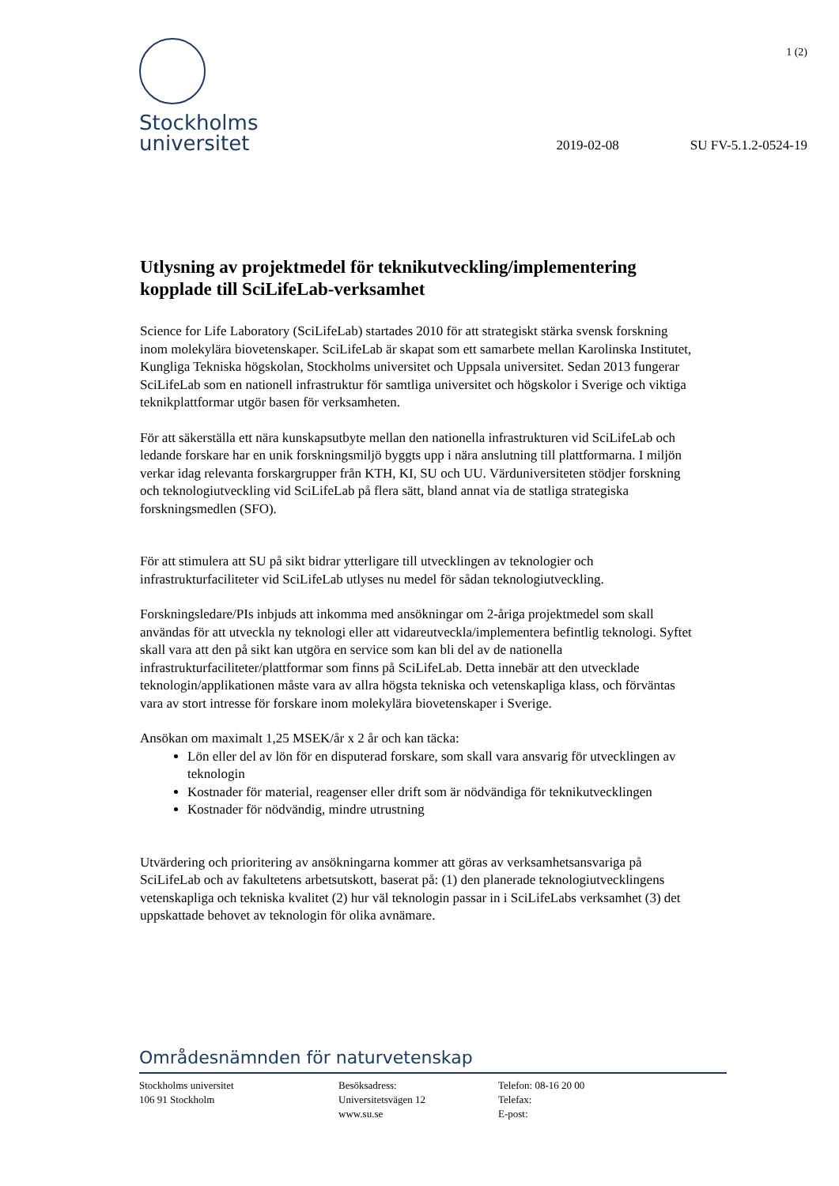1 (2)
Stockholms
universitet
2019-02-08 SU FV-5.1.2-0524-19
Utlysning av projektmedel för teknikutveckling/implementering kopplade till SciLifeLab-verksamhet
Science for Life Laboratory (SciLifeLab) startades 2010 för att strategiskt stärka svensk forskning inom molekylära biovetenskaper. SciLifeLab är skapat som ett samarbete mellan Karolinska Institutet, Kungliga Tekniska högskolan, Stockholms universitet och Uppsala universitet. Sedan 2013 fungerar SciLifeLab som en nationell infrastruktur för samtliga universitet och högskolor i Sverige och viktiga teknikplattformar utgör basen för verksamheten.
För att säkerställa ett nära kunskapsutbyte mellan den nationella infrastrukturen vid SciLifeLab och ledande forskare har en unik forskningsmiljö byggts upp i nära anslutning till plattformarna. I miljön verkar idag relevanta forskargrupper från KTH, KI, SU och UU. Värduniversiteten stödjer forskning och teknologiutveckling vid SciLifeLab på flera sätt, bland annat via de statliga strategiska forskningsmedlen (SFO).
För att stimulera att SU på sikt bidrar ytterligare till utvecklingen av teknologier och infrastrukturfaciliteter vid SciLifeLab utlyses nu medel för sådan teknologiutveckling.
Forskningsledare/PIs inbjuds att inkomma med ansökningar om 2-åriga projektmedel som skall användas för att utveckla ny teknologi eller att vidareutveckla/implementera befintlig teknologi. Syftet skall vara att den på sikt kan utgöra en service som kan bli del av de nationella infrastrukturfaciliteter/plattformar som finns på SciLifeLab. Detta innebär att den utvecklade teknologin/applikationen måste vara av allra högsta tekniska och vetenskapliga klass, och förväntas vara av stort intresse för forskare inom molekylära biovetenskaper i Sverige.
Ansökan om maximalt 1,25 MSEK/år x 2 år och kan täcka:
Lön eller del av lön för en disputerad forskare, som skall vara ansvarig för utvecklingen av teknologin
Kostnader för material, reagenser eller drift som är nödvändiga för teknikutvecklingen
Kostnader för nödvändig, mindre utrustning
Utvärdering och prioritering av ansökningarna kommer att göras av verksamhetsansvariga på SciLifeLab och av fakultetens arbetsutskott, baserat på: (1) den planerade teknologiutvecklingens vetenskapliga och tekniska kvalitet (2) hur väl teknologin passar in i SciLifeLabs verksamhet (3) det uppskattade behovet av teknologin för olika avnämare.
Områdesnämnden för naturvetenskap
Stockholms universitet
106 91 Stockholm
Besöksadress:
Universitetsvägen 12
www.su.se
Telefon: 08-16 20 00
Telefax:
E-post: